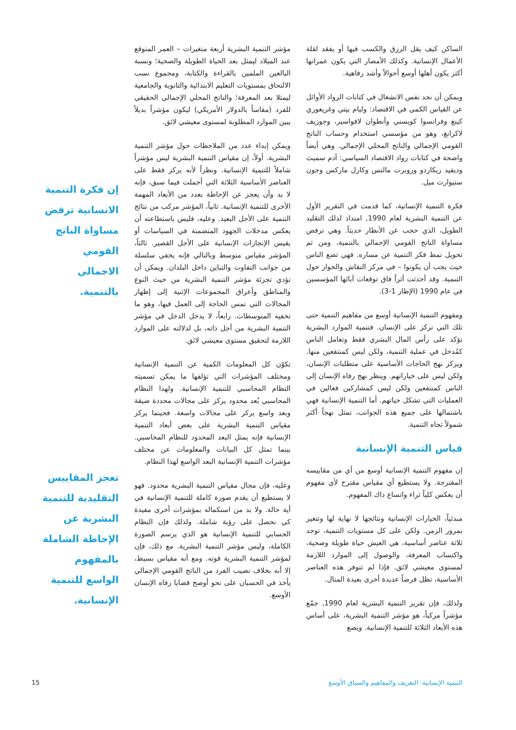الساكن كيف يقل الرزق والكسب فيها أو يفقد لقلة الأعمال الإنسانية. وكذلك الأمصار التي يكون عمرانها أكثر يكون أهلها أوسع أحوالاً وأشد رفاهية.
ويمكن أن نجد نفس الانشغال في كتابات الرواد الأوائل عن القياس الكمي في الاقتصاد: وليام بيتي وغريغوري كينغ وفرانسوا كويسني وأنطوان لافواسير، وجوزيف لاكرانغ، وهو من مؤسسي استخدام وحساب الناتج القومي الإجمالي والناتج المحلي الإجمالي. وهي أيضاً واضحة في كتابات رواد الاقتصاد السياسي: آدم سميث وديفيد ريكاردو وروبرت مالتس وكارل ماركس وجون ستيوارت ميل.
فكرة التنمية الإنسانية، كما قدمت في التقرير الأول عن التنمية البشرية لعام 1990, امتداد لذلك التقليد الطويل، الذي حجب عن الأنظار حديثاً. وهي ترفض مساواة الناتج القومي الإجمالي بالتنمية، ومن ثم تحويل نمط فكر التنمية عن مساره. فهي تضع الناس حيث يجب أن يكونوا – في مركز النقاش والحوار حول التنمية. وقد أحدثت أثراً فاق توقعات آبائها المؤسسين في عام 1990 (الإطار 1-3).
ومفهوم التنمية الإنسانية أوسع من مفاهيم التنمية حتى تلك التي تركز على الإنسان. فتنمية الموارد البشرية تؤكد على رأس المال البشري فقط وتعامل الناس كمُدخل في عملية التنمية، ولكن ليس كمنتفعين منها. ويركز نهج الحاجات الأساسية على متطلبات الإنسان، ولكن ليس على خياراتهم. وينظر نهج رفاه الإنسان إلى الناس كمنتفعين ولكن ليس كمشاركين فعالين في العمليات التي تشكل حياتهم. أما التنمية الإنسانية فهي باشتمالها على جميع هذه الجوانب، تمثل نهجاً أكثر شمولاً تجاه التنمية.
قياس التنمية الإنسانية
إن مفهوم التنمية الإنسانية أوسع من أي من مقاييسه المقترحة. ولا يستطيع أي مقياس مقترح لأي مفهوم أن يعكس كلياً ثراء واتساع ذاك المفهوم.
مبدئياً، الخيارات الإنسانية ونتائجها لا نهاية لها وتتغير بمرور الزمن. ولكن على كل مستويات التنمية، توجد ثلاثة عناصر أساسية، هي العيش حياة طويلة وصحية، واكتساب المعرفة، والوصول إلى الموارد اللازمة لمستوى معيشي لائق. فإذا لم تتوفر هذه العناصر الأساسية، تظل فرصاً عديدة أخرى بعيدة المنال.
ولذلك، فإن تقرير التنمية البشرية لعام 1990, جمّع مؤشراً مركباً، هو مؤشر التنمية البشرية، على أساس هذه الأبعاد الثلاثة للتنمية الإنسانية. ويضع
مؤشر التنمية البشرية أربعة متغيرات – العمر المتوقع عند الميلاد ليمثل بعد الحياة الطويلة والصحية؛ ونسبة البالغين الملمين بالقراءة والكتابة، ومجموع نسب الالتحاق بمستويات التعليم الابتدائية والثانوية والجامعية ليمثلا بعد المعرفة؛ والناتج المحلي الإجمالي الحقيقي للفرد (مقاساً بالدولار الأمريكي) ليكون مؤشراً بديلاً يبين الموارد المطلوبة لمستوى معيشي لائق.
ويمكن إبداء عدد من الملاحظات حول مؤشر التنمية البشرية. أولاً، إن مقياس التنمية البشرية ليس مؤشراً شاملاً للتنمية الإنسانية. ونظراً لأنه يركز فقط على العناصر الأساسية الثلاثة التي أجملت فيما سبق، فإنه لا بد وأن يعجز عن الإحاطة بعدد من الأبعاد المهمة الأخرى للتنمية الإنسانية. ثانياً، المؤشر مركب من نتائج التنمية على الأجل البعيد. وعليه، فليس باستطاعته أن يعكس مدخلات الجهود المتضمنة في السياسات أو يقيس الإنجازات الإنسانية على الأجل القصير. ثالثاً، المؤشر مقياس متوسط وبالتالي فإنه يخفي سلسلة من جوانب التفاوت والتباين داخل البلدان. ويمكن أن تؤدي تجزئة مؤشر التنمية البشرية من حيث النوع والمناطق وأعراق المجموعات الإثنية إلى إظهار المجالات التي تمس الحاجة إلى العمل فيها، وهو ما تخفيه المتوسطات. رابعاً، لا يدخل الدخل في مؤشر التنمية البشرية من أجل ذاته، بل لدلالته على الموارد اللازمة لتحقيق مستوى معيشي لائق.
تكوّن كل المعلومات الكمية عن التنمية الإنسانية ومختلف المؤشرات التي تؤلفها ما يمكن تسميته النظام المحاسبي للتنمية الإنسانية. ولهذا النظام المحاسبي بُعد محدود يركز على مجالات محددة ضيقة وبعد واسع يركز على مجالات واسعة. فحينما يركز مقياس التنمية البشرية على بعض أبعاد التنمية الإنسانية فإنه يمثل البعد المحدود للنظام المحاسبي. بينما تمثل كل البيانات والمعلومات عن مختلف مؤشرات التنمية الإنسانية البعد الواسع لهذا النظام.
وعليه، فإن مجال مقياس التنمية البشرية محدود. فهو لا يستطيع أن يقدم صورة كاملة للتنمية الإنسانية في أية حالة. ولا بد من استكماله بمؤشرات أخرى مفيدة كي نحصل على رؤية شاملة. ولذلك فإن النظام الحسابي للتنمية الإنسانية هو الذي يرسم الصورة الكاملة، وليس مؤشر التنمية البشرية. مع ذلك، فإن لمؤشر التنمية البشرية قوته. ومع أنه مقياس بسيط، إلا أنه بخلاف نصيب الفرد من الناتج القومي الإجمالي يأخذ في الحسبان على نحو أوضح قضايا رفاه الإنسان الأوسع.
إن فكرة التنمية الانسانية ترفض مساواة الناتج القومي الاجمالي بالتنمية.
تعجز المقاييس التقليدية للتنمية البشرية عن الإحاطة الشاملة بالمفهوم الواسع للتنمية الإنسانية.
التنمية الإنسانية: التعريف والمفاهيم والسياق الأوسع
15